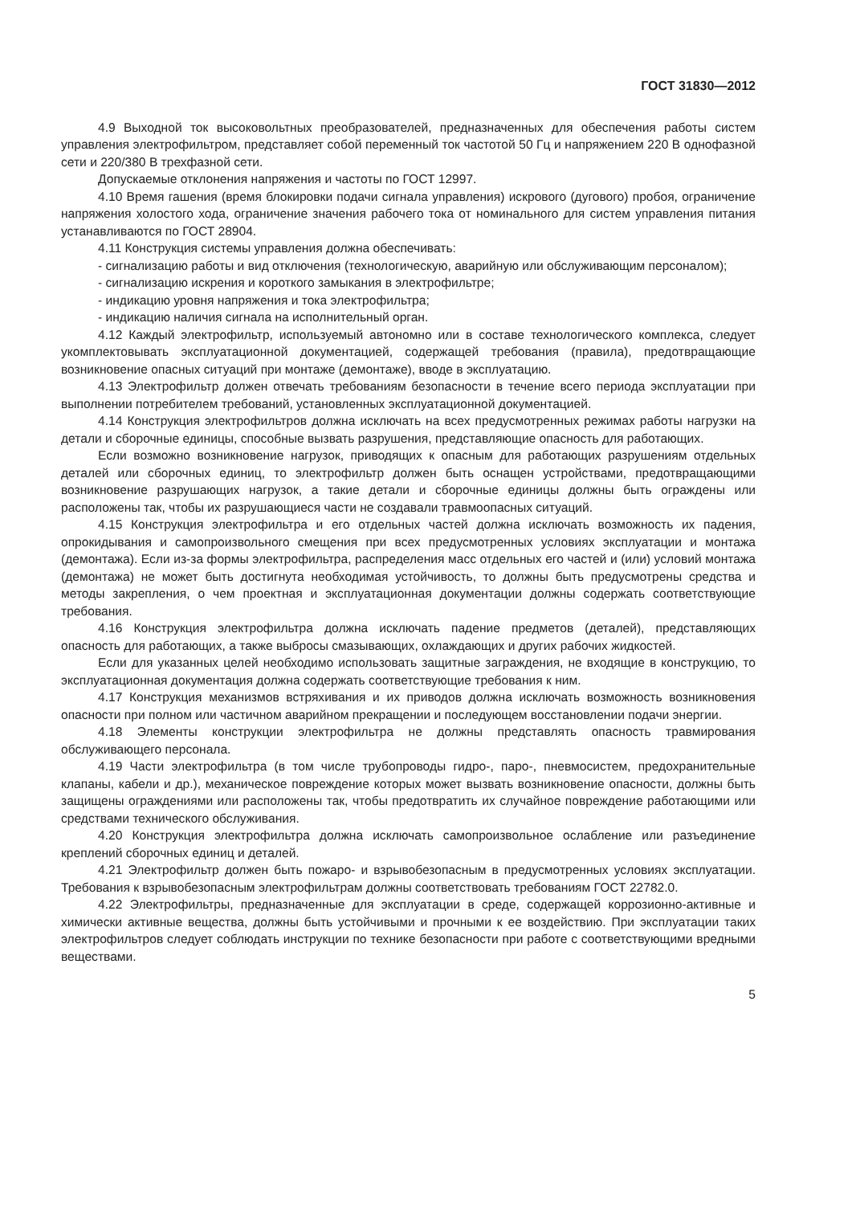ГОСТ 31830—2012
4.9 Выходной ток высоковольтных преобразователей, предназначенных для обеспечения работы систем управления электрофильтром, представляет собой переменный ток частотой 50 Гц и напряжением 220 В однофазной сети и 220/380 В трехфазной сети.
Допускаемые отклонения напряжения и частоты по ГОСТ 12997.
4.10 Время гашения (время блокировки подачи сигнала управления) искрового (дугового) пробоя, ограничение напряжения холостого хода, ограничение значения рабочего тока от номинального для систем управления питания устанавливаются по ГОСТ 28904.
4.11 Конструкция системы управления должна обеспечивать:
- сигнализацию работы и вид отключения (технологическую, аварийную или обслуживающим персоналом);
- сигнализацию искрения и короткого замыкания в электрофильтре;
- индикацию уровня напряжения и тока электрофильтра;
- индикацию наличия сигнала на исполнительный орган.
4.12 Каждый электрофильтр, используемый автономно или в составе технологического комплекса, следует укомплектовывать эксплуатационной документацией, содержащей требования (правила), предотвращающие возникновение опасных ситуаций при монтаже (демонтаже), вводе в эксплуатацию.
4.13 Электрофильтр должен отвечать требованиям безопасности в течение всего периода эксплуатации при выполнении потребителем требований, установленных эксплуатационной документацией.
4.14 Конструкция электрофильтров должна исключать на всех предусмотренных режимах работы нагрузки на детали и сборочные единицы, способные вызвать разрушения, представляющие опасность для работающих.
Если возможно возникновение нагрузок, приводящих к опасным для работающих разрушениям отдельных деталей или сборочных единиц, то электрофильтр должен быть оснащен устройствами, предотвращающими возникновение разрушающих нагрузок, а такие детали и сборочные единицы должны быть ограждены или расположены так, чтобы их разрушающиеся части не создавали травмоопасных ситуаций.
4.15 Конструкция электрофильтра и его отдельных частей должна исключать возможность их падения, опрокидывания и самопроизвольного смещения при всех предусмотренных условиях эксплуатации и монтажа (демонтажа). Если из-за формы электрофильтра, распределения масс отдельных его частей и (или) условий монтажа (демонтажа) не может быть достигнута необходимая устойчивость, то должны быть предусмотрены средства и методы закрепления, о чем проектная и эксплуатационная документации должны содержать соответствующие требования.
4.16 Конструкция электрофильтра должна исключать падение предметов (деталей), представляющих опасность для работающих, а также выбросы смазывающих, охлаждающих и других рабочих жидкостей.
Если для указанных целей необходимо использовать защитные заграждения, не входящие в конструкцию, то эксплуатационная документация должна содержать соответствующие требования к ним.
4.17 Конструкция механизмов встряхивания и их приводов должна исключать возможность возникновения опасности при полном или частичном аварийном прекращении и последующем восстановлении подачи энергии.
4.18 Элементы конструкции электрофильтра не должны представлять опасность травмирования обслуживающего персонала.
4.19 Части электрофильтра (в том числе трубопроводы гидро-, паро-, пневмосистем, предохранительные клапаны, кабели и др.), механическое повреждение которых может вызвать возникновение опасности, должны быть защищены ограждениями или расположены так, чтобы предотвратить их случайное повреждение работающими или средствами технического обслуживания.
4.20 Конструкция электрофильтра должна исключать самопроизвольное ослабление или разъединение креплений сборочных единиц и деталей.
4.21 Электрофильтр должен быть пожаро- и взрывобезопасным в предусмотренных условиях эксплуатации. Требования к взрывобезопасным электрофильтрам должны соответствовать требованиям ГОСТ 22782.0.
4.22 Электрофильтры, предназначенные для эксплуатации в среде, содержащей коррозионно-активные и химически активные вещества, должны быть устойчивыми и прочными к ее воздействию. При эксплуатации таких электрофильтров следует соблюдать инструкции по технике безопасности при работе с соответствующими вредными веществами.
5